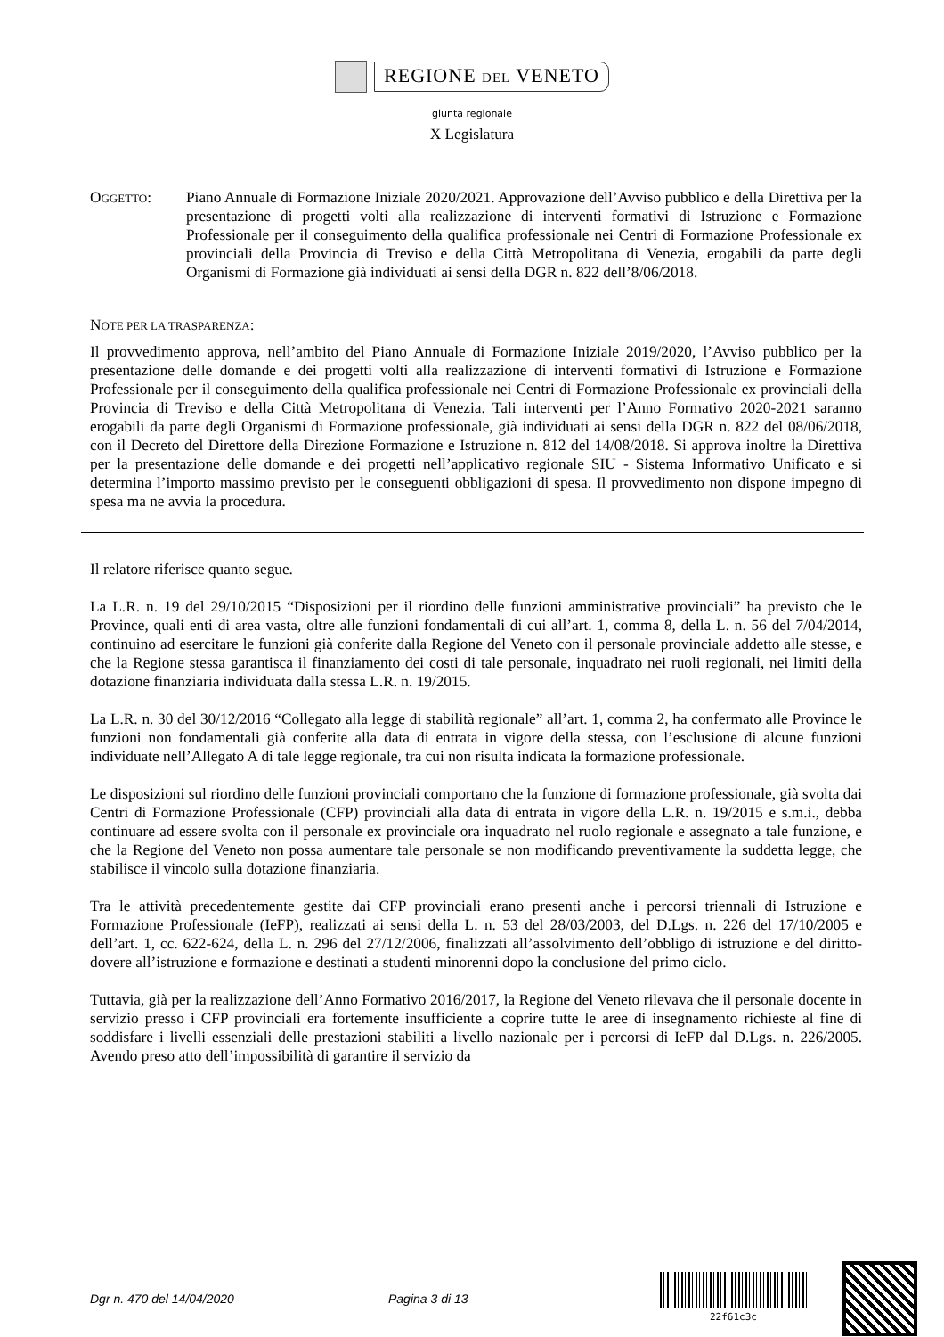REGIONE DEL VENETO
giunta regionale
X Legislatura
OGGETTO: Piano Annuale di Formazione Iniziale 2020/2021. Approvazione dell’Avviso pubblico e della Direttiva per la presentazione di progetti volti alla realizzazione di interventi formativi di Istruzione e Formazione Professionale per il conseguimento della qualifica professionale nei Centri di Formazione Professionale ex provinciali della Provincia di Treviso e della Città Metropolitana di Venezia, erogabili da parte degli Organismi di Formazione già individuati ai sensi della DGR n. 822 dell’8/06/2018.
NOTE PER LA TRASPARENZA:
Il provvedimento approva, nell’ambito del Piano Annuale di Formazione Iniziale 2019/2020, l’Avviso pubblico per la presentazione delle domande e dei progetti volti alla realizzazione di interventi formativi di Istruzione e Formazione Professionale per il conseguimento della qualifica professionale nei Centri di Formazione Professionale ex provinciali della Provincia di Treviso e della Città Metropolitana di Venezia. Tali interventi per l’Anno Formativo 2020-2021 saranno erogabili da parte degli Organismi di Formazione professionale, già individuati ai sensi della DGR n. 822 del 08/06/2018, con il Decreto del Direttore della Direzione Formazione e Istruzione n. 812 del 14/08/2018. Si approva inoltre la Direttiva per la presentazione delle domande e dei progetti nell’applicativo regionale SIU - Sistema Informativo Unificato e si determina l’importo massimo previsto per le conseguenti obbligazioni di spesa. Il provvedimento non dispone impegno di spesa ma ne avvia la procedura.
Il relatore riferisce quanto segue.
La L.R. n. 19 del 29/10/2015 “Disposizioni per il riordino delle funzioni amministrative provinciali” ha previsto che le Province, quali enti di area vasta, oltre alle funzioni fondamentali di cui all’art. 1, comma 8, della L. n. 56 del 7/04/2014, continuino ad esercitare le funzioni già conferite dalla Regione del Veneto con il personale provinciale addetto alle stesse, e che la Regione stessa garantisca il finanziamento dei costi di tale personale, inquadrato nei ruoli regionali, nei limiti della dotazione finanziaria individuata dalla stessa L.R. n. 19/2015.
La L.R. n. 30 del 30/12/2016 “Collegato alla legge di stabilità regionale” all’art. 1, comma 2, ha confermato alle Province le funzioni non fondamentali già conferite alla data di entrata in vigore della stessa, con l’esclusione di alcune funzioni individuate nell’Allegato A di tale legge regionale, tra cui non risulta indicata la formazione professionale.
Le disposizioni sul riordino delle funzioni provinciali comportano che la funzione di formazione professionale, già svolta dai Centri di Formazione Professionale (CFP) provinciali alla data di entrata in vigore della L.R. n. 19/2015 e s.m.i., debba continuare ad essere svolta con il personale ex provinciale ora inquadrato nel ruolo regionale e assegnato a tale funzione, e che la Regione del Veneto non possa aumentare tale personale se non modificando preventivamente la suddetta legge, che stabilisce il vincolo sulla dotazione finanziaria.
Tra le attività precedentemente gestite dai CFP provinciali erano presenti anche i percorsi triennali di Istruzione e Formazione Professionale (IeFP), realizzati ai sensi della L. n. 53 del 28/03/2003, del D.Lgs. n. 226 del 17/10/2005 e dell’art. 1, cc. 622-624, della L. n. 296 del 27/12/2006, finalizzati all’assolvimento dell’obbligo di istruzione e del diritto-dovere all’istruzione e formazione e destinati a studenti minorenni dopo la conclusione del primo ciclo.
Tuttavia, già per la realizzazione dell’Anno Formativo 2016/2017, la Regione del Veneto rilevava che il personale docente in servizio presso i CFP provinciali era fortemente insufficiente a coprire tutte le aree di insegnamento richieste al fine di soddisfare i livelli essenziali delle prestazioni stabiliti a livello nazionale per i percorsi di IeFP dal D.Lgs. n. 226/2005. Avendo preso atto dell’impossibilità di garantire il servizio da
Dgr n. 470 del 14/04/2020 Pagina 3 di 13
22f61c3c